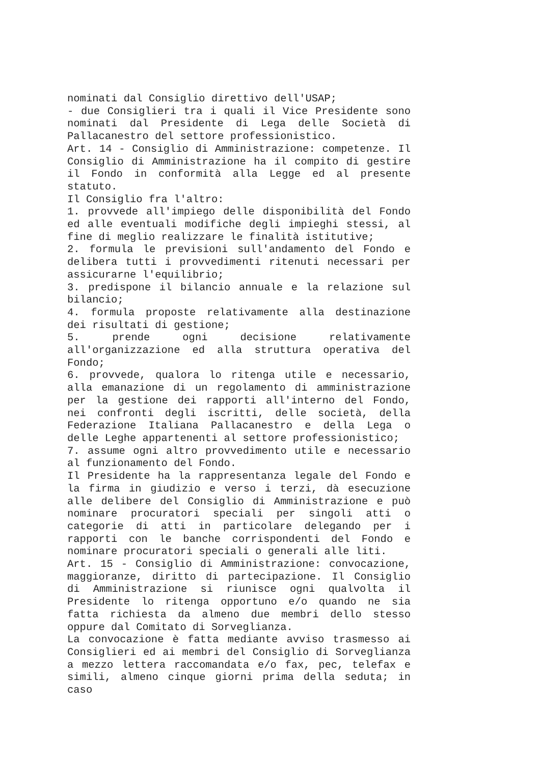nominati dal Consiglio direttivo dell'USAP;
- due Consiglieri tra i quali il Vice Presidente sono nominati dal Presidente di Lega delle Società di Pallacanestro del settore professionistico.
Art. 14 - Consiglio di Amministrazione: competenze. Il Consiglio di Amministrazione ha il compito di gestire il Fondo in conformità alla Legge ed al presente statuto.
Il Consiglio fra l'altro:
1. provvede all'impiego delle disponibilità del Fondo ed alle eventuali modifiche degli impieghi stessi, al fine di meglio realizzare le finalità istitutive;
2. formula le previsioni sull'andamento del Fondo e delibera tutti i provvedimenti ritenuti necessari per assicurarne l'equilibrio;
3. predispone il bilancio annuale e la relazione sul bilancio;
4. formula proposte relativamente alla destinazione dei risultati di gestione;
5. prende ogni decisione relativamente all'organizzazione ed alla struttura operativa del Fondo;
6. provvede, qualora lo ritenga utile e necessario, alla emanazione di un regolamento di amministrazione per la gestione dei rapporti all'interno del Fondo, nei confronti degli iscritti, delle società, della Federazione Italiana Pallacanestro e della Lega o delle Leghe appartenenti al settore professionistico;
7. assume ogni altro provvedimento utile e necessario al funzionamento del Fondo.
Il Presidente ha la rappresentanza legale del Fondo e la firma in giudizio e verso i terzi, dà esecuzione alle delibere del Consiglio di Amministrazione e può nominare procuratori speciali per singoli atti o categorie di atti in particolare delegando per i rapporti con le banche corrispondenti del Fondo e nominare procuratori speciali o generali alle liti.
Art. 15 - Consiglio di Amministrazione: convocazione, maggioranze, diritto di partecipazione. Il Consiglio di Amministrazione si riunisce ogni qualvolta il Presidente lo ritenga opportuno e/o quando ne sia fatta richiesta da almeno due membri dello stesso oppure dal Comitato di Sorveglianza.
La convocazione è fatta mediante avviso trasmesso ai Consiglieri ed ai membri del Consiglio di Sorveglianza a mezzo lettera raccomandata e/o fax, pec, telefax e simili, almeno cinque giorni prima della seduta; in caso